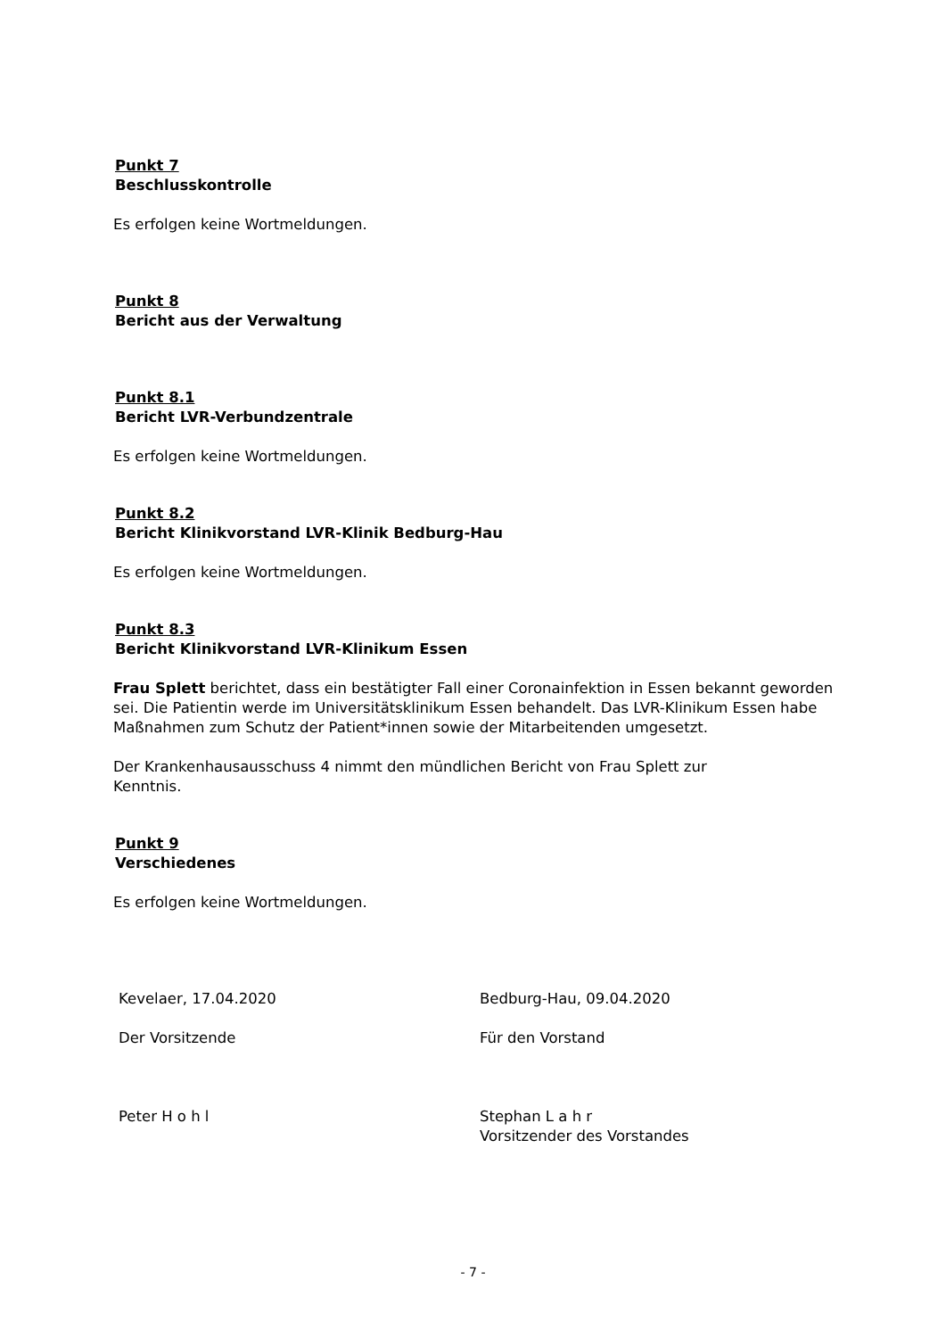Punkt 7
Beschlusskontrolle
Es erfolgen keine Wortmeldungen.
Punkt 8
Bericht aus der Verwaltung
Punkt 8.1
Bericht LVR-Verbundzentrale
Es erfolgen keine Wortmeldungen.
Punkt 8.2
Bericht Klinikvorstand LVR-Klinik Bedburg-Hau
Es erfolgen keine Wortmeldungen.
Punkt 8.3
Bericht Klinikvorstand LVR-Klinikum Essen
Frau Splett berichtet, dass ein bestätigter Fall einer Coronainfektion in Essen bekannt geworden sei. Die Patientin werde im Universitätsklinikum Essen behandelt. Das LVR-Klinikum Essen habe Maßnahmen zum Schutz der Patient*innen sowie der Mitarbeitenden umgesetzt.
Der Krankenhausausschuss 4 nimmt den mündlichen Bericht von Frau Splett zur
Kenntnis.
Punkt 9
Verschiedenes
Es erfolgen keine Wortmeldungen.
Kevelaer, 17.04.2020 Bedburg-Hau, 09.04.2020
Der Vorsitzende Für den Vorstand
Peter H o h l Stephan L a h r
Vorsitzender des Vorstandes
- 7 -